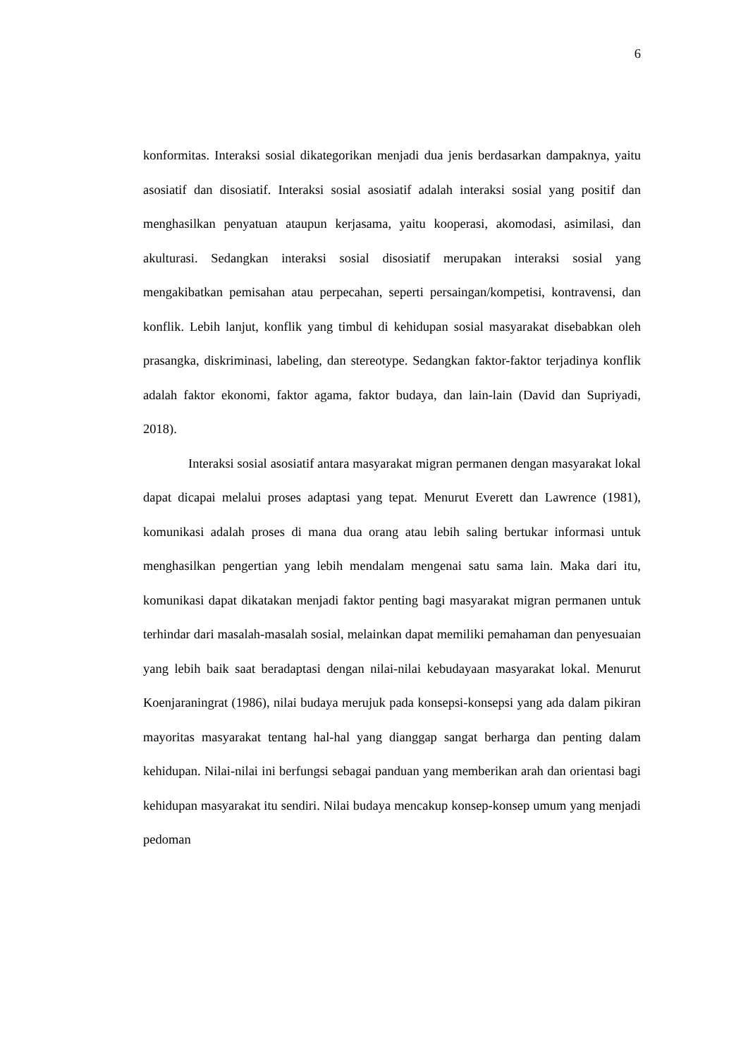6
konformitas. Interaksi sosial dikategorikan menjadi dua jenis berdasarkan dampaknya, yaitu asosiatif dan disosiatif. Interaksi sosial asosiatif adalah interaksi sosial yang positif dan menghasilkan penyatuan ataupun kerjasama, yaitu kooperasi, akomodasi, asimilasi, dan akulturasi. Sedangkan interaksi sosial disosiatif merupakan interaksi sosial yang mengakibatkan pemisahan atau perpecahan, seperti persaingan/kompetisi, kontravensi, dan konflik. Lebih lanjut, konflik yang timbul di kehidupan sosial masyarakat disebabkan oleh prasangka, diskriminasi, labeling, dan stereotype. Sedangkan faktor-faktor terjadinya konflik adalah faktor ekonomi, faktor agama, faktor budaya, dan lain-lain (David dan Supriyadi, 2018).
Interaksi sosial asosiatif antara masyarakat migran permanen dengan masyarakat lokal dapat dicapai melalui proses adaptasi yang tepat. Menurut Everett dan Lawrence (1981), komunikasi adalah proses di mana dua orang atau lebih saling bertukar informasi untuk menghasilkan pengertian yang lebih mendalam mengenai satu sama lain. Maka dari itu, komunikasi dapat dikatakan menjadi faktor penting bagi masyarakat migran permanen untuk terhindar dari masalah-masalah sosial, melainkan dapat memiliki pemahaman dan penyesuaian yang lebih baik saat beradaptasi dengan nilai-nilai kebudayaan masyarakat lokal. Menurut Koenjaraningrat (1986), nilai budaya merujuk pada konsepsi-konsepsi yang ada dalam pikiran mayoritas masyarakat tentang hal-hal yang dianggap sangat berharga dan penting dalam kehidupan. Nilai-nilai ini berfungsi sebagai panduan yang memberikan arah dan orientasi bagi kehidupan masyarakat itu sendiri. Nilai budaya mencakup konsep-konsep umum yang menjadi pedoman